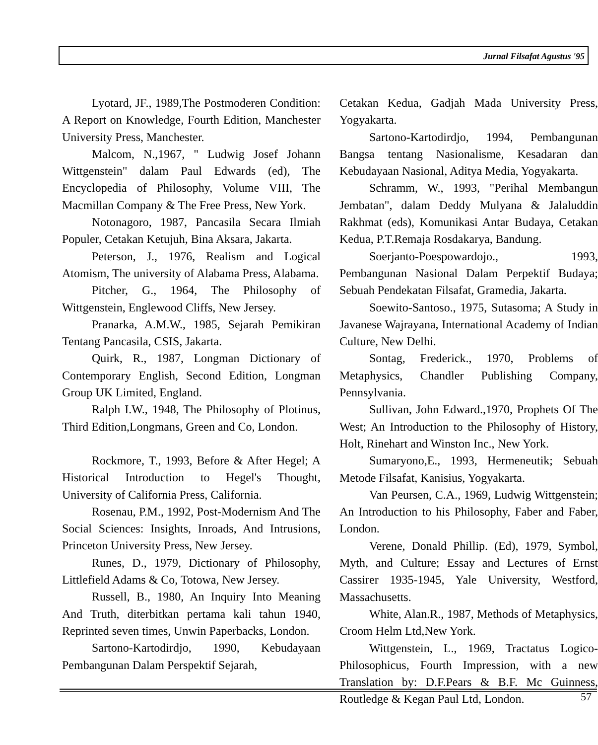Jurnal Filsafat Agustus '95
Lyotard, JF., 1989,The Postmoderen Condition: A Report on Knowledge, Fourth Edition, Manchester University Press, Manchester.
Malcom, N.,1967, " Ludwig Josef Johann Wittgenstein" dalam Paul Edwards (ed), The Encyclopedia of Philosophy, Volume VIII, The Macmillan Company & The Free Press, New York.
Notonagoro, 1987, Pancasila Secara Ilmiah Populer, Cetakan Ketujuh, Bina Aksara, Jakarta.
Peterson, J., 1976, Realism and Logical Atomism, The university of Alabama Press, Alabama.
Pitcher, G., 1964, The Philosophy of Wittgenstein, Englewood Cliffs, New Jersey.
Pranarka, A.M.W., 1985, Sejarah Pemikiran Tentang Pancasila, CSIS, Jakarta.
Quirk, R., 1987, Longman Dictionary of Contemporary English, Second Edition, Longman Group UK Limited, England.
Ralph I.W., 1948, The Philosophy of Plotinus, Third Edition,Longmans, Green and Co, London.
Rockmore, T., 1993, Before & After Hegel; A Historical Introduction to Hegel's Thought, University of California Press, California.
Rosenau, P.M., 1992, Post-Modernism And The Social Sciences: Insights, Inroads, And Intrusions, Princeton University Press, New Jersey.
Runes, D., 1979, Dictionary of Philosophy, Littlefield Adams & Co, Totowa, New Jersey.
Russell, B., 1980, An Inquiry Into Meaning And Truth, diterbitkan pertama kali tahun 1940, Reprinted seven times, Unwin Paperbacks, London.
Sartono-Kartodirdjo, 1990, Kebudayaan Pembangunan Dalam Perspektif Sejarah,
Cetakan Kedua, Gadjah Mada University Press, Yogyakarta.
Sartono-Kartodirdjo, 1994, Pembangunan Bangsa tentang Nasionalisme, Kesadaran dan Kebudayaan Nasional, Aditya Media, Yogyakarta.
Schramm, W., 1993, "Perihal Membangun Jembatan", dalam Deddy Mulyana & Jalaluddin Rakhmat (eds), Komunikasi Antar Budaya, Cetakan Kedua, P.T.Remaja Rosdakarya, Bandung.
Soerjanto-Poespowardojo., 1993, Pembangunan Nasional Dalam Perpektif Budaya; Sebuah Pendekatan Filsafat, Gramedia, Jakarta.
Soewito-Santoso., 1975, Sutasoma; A Study in Javanese Wajrayana, International Academy of Indian Culture, New Delhi.
Sontag, Frederick., 1970, Problems of Metaphysics, Chandler Publishing Company, Pennsylvania.
Sullivan, John Edward.,1970, Prophets Of The West; An Introduction to the Philosophy of History, Holt, Rinehart and Winston Inc., New York.
Sumaryono,E., 1993, Hermeneutik; Sebuah Metode Filsafat, Kanisius, Yogyakarta.
Van Peursen, C.A., 1969, Ludwig Wittgenstein; An Introduction to his Philosophy, Faber and Faber, London.
Verene, Donald Phillip. (Ed), 1979, Symbol, Myth, and Culture; Essay and Lectures of Ernst Cassirer 1935-1945, Yale University, Westford, Massachusetts.
White, Alan.R., 1987, Methods of Metaphysics, Croom Helm Ltd,New York.
Wittgenstein, L., 1969, Tractatus Logico-Philosophicus, Fourth Impression, with a new Translation by: D.F.Pears & B.F. Mc Guinness, Routledge & Kegan Paul Ltd, London.
57